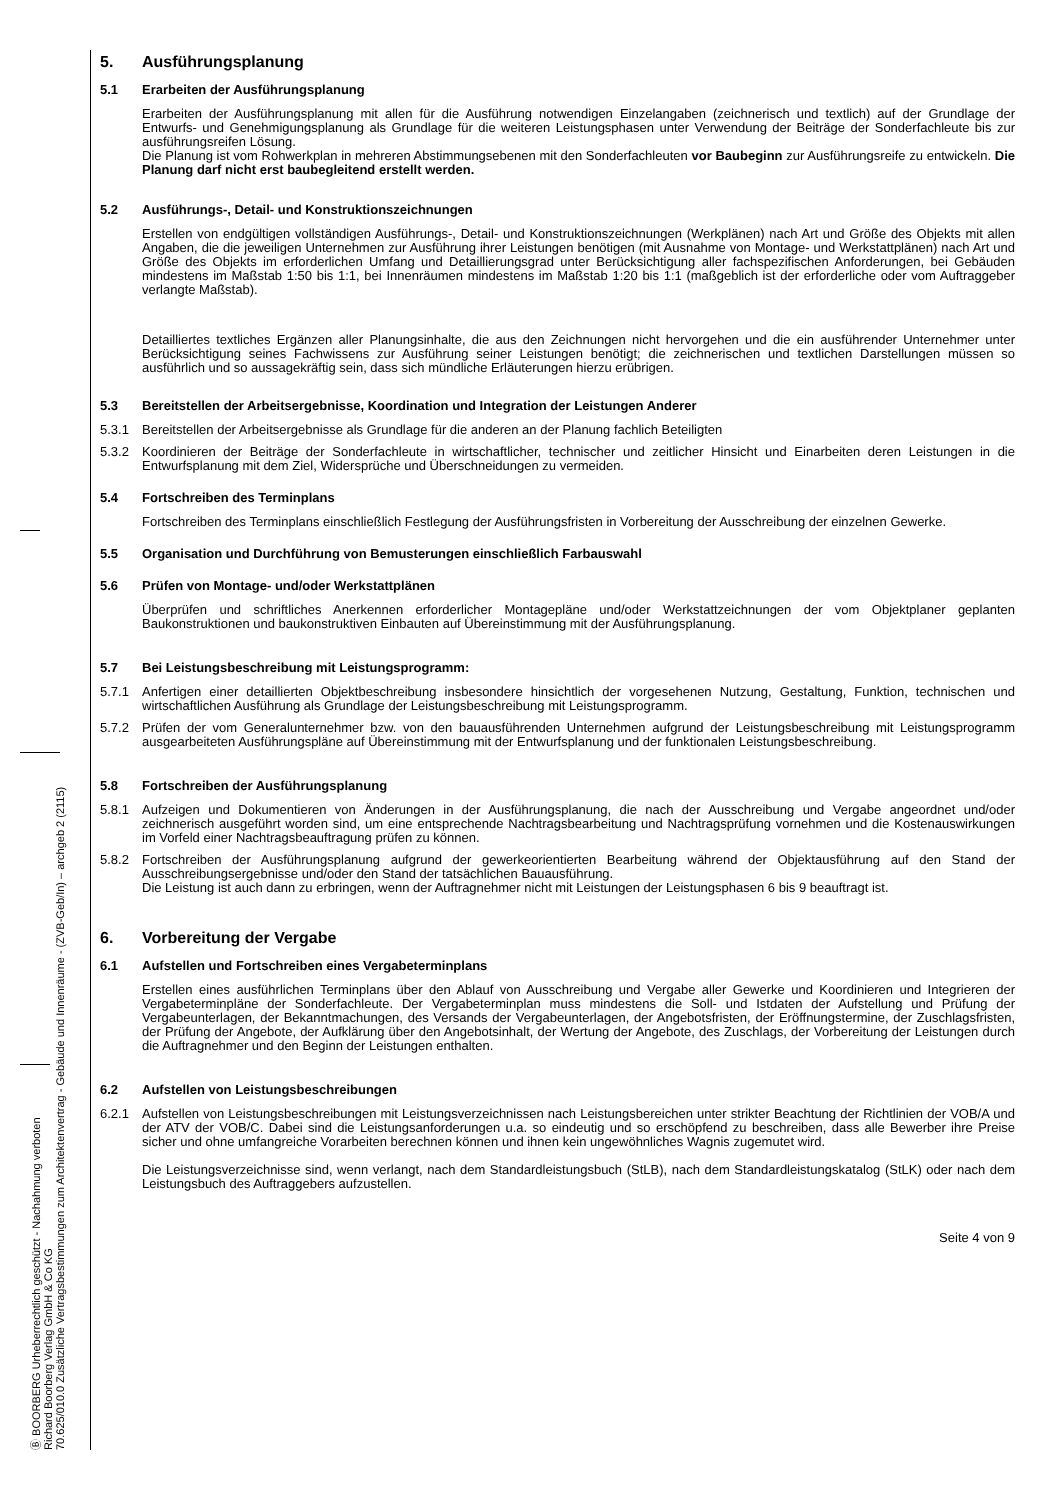Ⓑ BOORBERG Urheberrechtlich geschützt - Nachahmung verboten
Richard Boorberg Verlag GmbH & Co KG
70.625/010.0 Zusätzliche Vertragsbestimmungen zum Architektenvertrag - Gebäude und Innenräume - (ZVB-Geb/In) – archgeb 2 (2115)
5. Ausführungsplanung
5.1 Erarbeiten der Ausführungsplanung
Erarbeiten der Ausführungsplanung mit allen für die Ausführung notwendigen Einzelangaben (zeichnerisch und textlich) auf der Grundlage der Entwurfs- und Genehmigungsplanung als Grundlage für die weiteren Leistungsphasen unter Verwendung der Beiträge der Sonderfachleute bis zur ausführungsreifen Lösung.
Die Planung ist vom Rohwerkplan in mehreren Abstimmungsebenen mit den Sonderfachleuten vor Baubeginn zur Ausführungsreife zu entwickeln. Die Planung darf nicht erst baubegleitend erstellt werden.
5.2 Ausführungs-, Detail- und Konstruktionszeichnungen
Erstellen von endgültigen vollständigen Ausführungs-, Detail- und Konstruktionszeichnungen (Werkplänen) nach Art und Größe des Objekts mit allen Angaben, die die jeweiligen Unternehmen zur Ausführung ihrer Leistungen benötigen (mit Ausnahme von Montage- und Werkstattplänen) nach Art und Größe des Objekts im erforderlichen Umfang und Detaillierungsgrad unter Berücksichtigung aller fachspezifischen Anforderungen, bei Gebäuden mindestens im Maßstab 1:50 bis 1:1, bei Innenräumen mindestens im Maßstab 1:20 bis 1:1 (maßgeblich ist der erforderliche oder vom Auftraggeber verlangte Maßstab).
Detailliertes textliches Ergänzen aller Planungsinhalte, die aus den Zeichnungen nicht hervorgehen und die ein ausführender Unternehmer unter Berücksichtigung seines Fachwissens zur Ausführung seiner Leistungen benötigt; die zeichnerischen und textlichen Darstellungen müssen so ausführlich und so aussagekräftig sein, dass sich mündliche Erläuterungen hierzu erübrigen.
5.3 Bereitstellen der Arbeitsergebnisse, Koordination und Integration der Leistungen Anderer
5.3.1 Bereitstellen der Arbeitsergebnisse als Grundlage für die anderen an der Planung fachlich Beteiligten
5.3.2 Koordinieren der Beiträge der Sonderfachleute in wirtschaftlicher, technischer und zeitlicher Hinsicht und Einarbeiten deren Leistungen in die Entwurfsplanung mit dem Ziel, Widersprüche und Überschneidungen zu vermeiden.
5.4 Fortschreiben des Terminplans
Fortschreiben des Terminplans einschließlich Festlegung der Ausführungsfristen in Vorbereitung der Ausschreibung der einzelnen Gewerke.
5.5 Organisation und Durchführung von Bemusterungen einschließlich Farbauswahl
5.6 Prüfen von Montage- und/oder Werkstattplänen
Überprüfen und schriftliches Anerkennen erforderlicher Montagepläne und/oder Werkstattzeichnungen der vom Objektplaner geplanten Baukonstruktionen und baukonstruktiven Einbauten auf Übereinstimmung mit der Ausführungsplanung.
5.7 Bei Leistungsbeschreibung mit Leistungsprogramm:
5.7.1 Anfertigen einer detaillierten Objektbeschreibung insbesondere hinsichtlich der vorgesehenen Nutzung, Gestaltung, Funktion, technischen und wirtschaftlichen Ausführung als Grundlage der Leistungsbeschreibung mit Leistungsprogramm.
5.7.2 Prüfen der vom Generalunternehmer bzw. von den bauausführenden Unternehmen aufgrund der Leistungsbeschreibung mit Leistungsprogramm ausgearbeiteten Ausführungspläne auf Übereinstimmung mit der Entwurfsplanung und der funktionalen Leistungsbeschreibung.
5.8 Fortschreiben der Ausführungsplanung
5.8.1 Aufzeigen und Dokumentieren von Änderungen in der Ausführungsplanung, die nach der Ausschreibung und Vergabe angeordnet und/oder zeichnerisch ausgeführt worden sind, um eine entsprechende Nachtragsbearbeitung und Nachtragsprüfung vornehmen und die Kostenauswirkungen im Vorfeld einer Nachtragsbeauftragung prüfen zu können.
5.8.2 Fortschreiben der Ausführungsplanung aufgrund der gewerkeorientierten Bearbeitung während der Objektausführung auf den Stand der Ausschreibungsergebnisse und/oder den Stand der tatsächlichen Bauausführung.
Die Leistung ist auch dann zu erbringen, wenn der Auftragnehmer nicht mit Leistungen der Leistungsphasen 6 bis 9 beauftragt ist.
6. Vorbereitung der Vergabe
6.1 Aufstellen und Fortschreiben eines Vergabeterminplans
Erstellen eines ausführlichen Terminplans über den Ablauf von Ausschreibung und Vergabe aller Gewerke und Koordinieren und Integrieren der Vergabeterminpläne der Sonderfachleute. Der Vergabeterminplan muss mindestens die Soll- und Istdaten der Aufstellung und Prüfung der Vergabeunterlagen, der Bekanntmachungen, des Versands der Vergabeunterlagen, der Angebotsfristen, der Eröffnungstermine, der Zuschlagsfristen, der Prüfung der Angebote, der Aufklärung über den Angebotsinhalt, der Wertung der Angebote, des Zuschlags, der Vorbereitung der Leistungen durch die Auftragnehmer und den Beginn der Leistungen enthalten.
6.2 Aufstellen von Leistungsbeschreibungen
6.2.1 Aufstellen von Leistungsbeschreibungen mit Leistungsverzeichnissen nach Leistungsbereichen unter strikter Beachtung der Richtlinien der VOB/A und der ATV der VOB/C. Dabei sind die Leistungsanforderungen u.a. so eindeutig und so erschöpfend zu beschreiben, dass alle Bewerber ihre Preise sicher und ohne umfangreiche Vorarbeiten berechnen können und ihnen kein ungewöhnliches Wagnis zugemutet wird.
Die Leistungsverzeichnisse sind, wenn verlangt, nach dem Standardleistungsbuch (StLB), nach dem Standardleistungskatalog (StLK) oder nach dem Leistungsbuch des Auftraggebers aufzustellen.
Seite 4 von 9